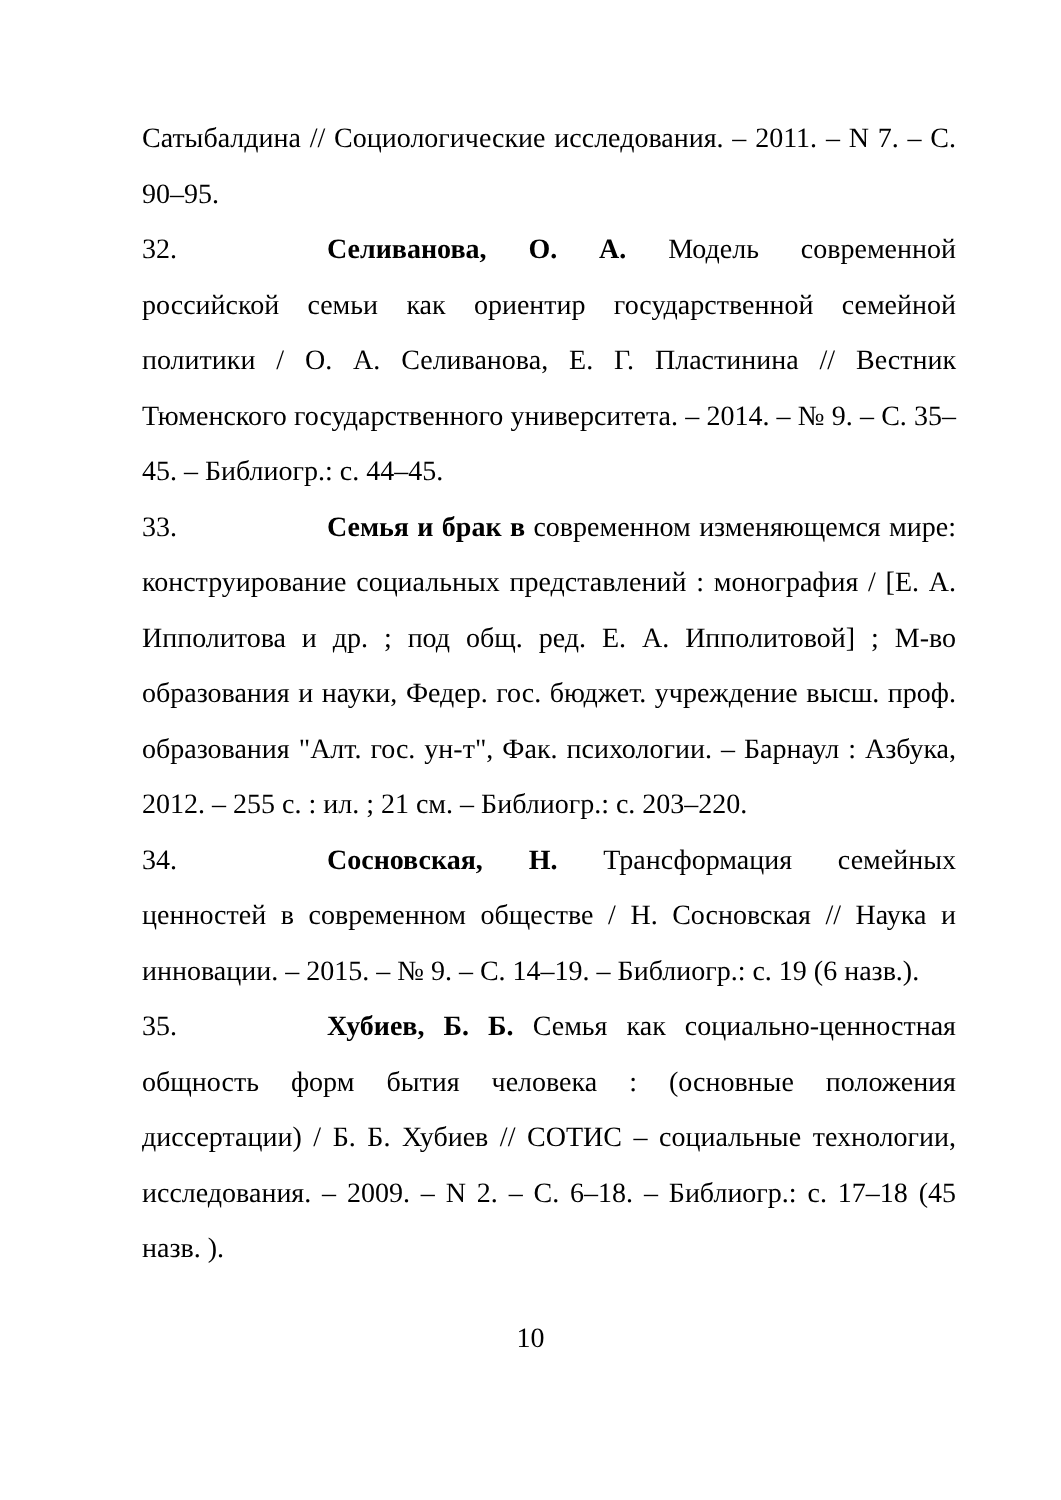Сатыбалдина // Социологические исследования. – 2011. – N 7. – С. 90–95.
32. Селиванова, О. А. Модель современной российской семьи как ориентир государственной семейной политики / О. А. Селиванова, Е. Г. Пластинина // Вестник Тюменского государственного университета. – 2014. – № 9. – С. 35–45. – Библиогр.: с. 44–45.
33. Семья и брак в современном изменяющемся мире: конструирование социальных представлений : монография / [Е. А. Ипполитова и др. ; под общ. ред. Е. А. Ипполитовой] ; М-во образования и науки, Федер. гос. бюджет. учреждение высш. проф. образования "Алт. гос. ун-т", Фак. психологии. – Барнаул : Азбука, 2012. – 255 с. : ил. ; 21 см. – Библиогр.: с. 203–220.
34. Сосновская, Н. Трансформация семейных ценностей в современном обществе / Н. Сосновская // Наука и инновации. – 2015. – № 9. – С. 14–19. – Библиогр.: с. 19 (6 назв.).
35. Хубиев, Б. Б. Семья как социально-ценностная общность форм бытия человека : (основные положения диссертации) / Б. Б. Хубиев // СОТИС – социальные технологии, исследования. – 2009. – N 2. – С. 6–18. – Библиогр.: с. 17–18 (45 назв. ).
10